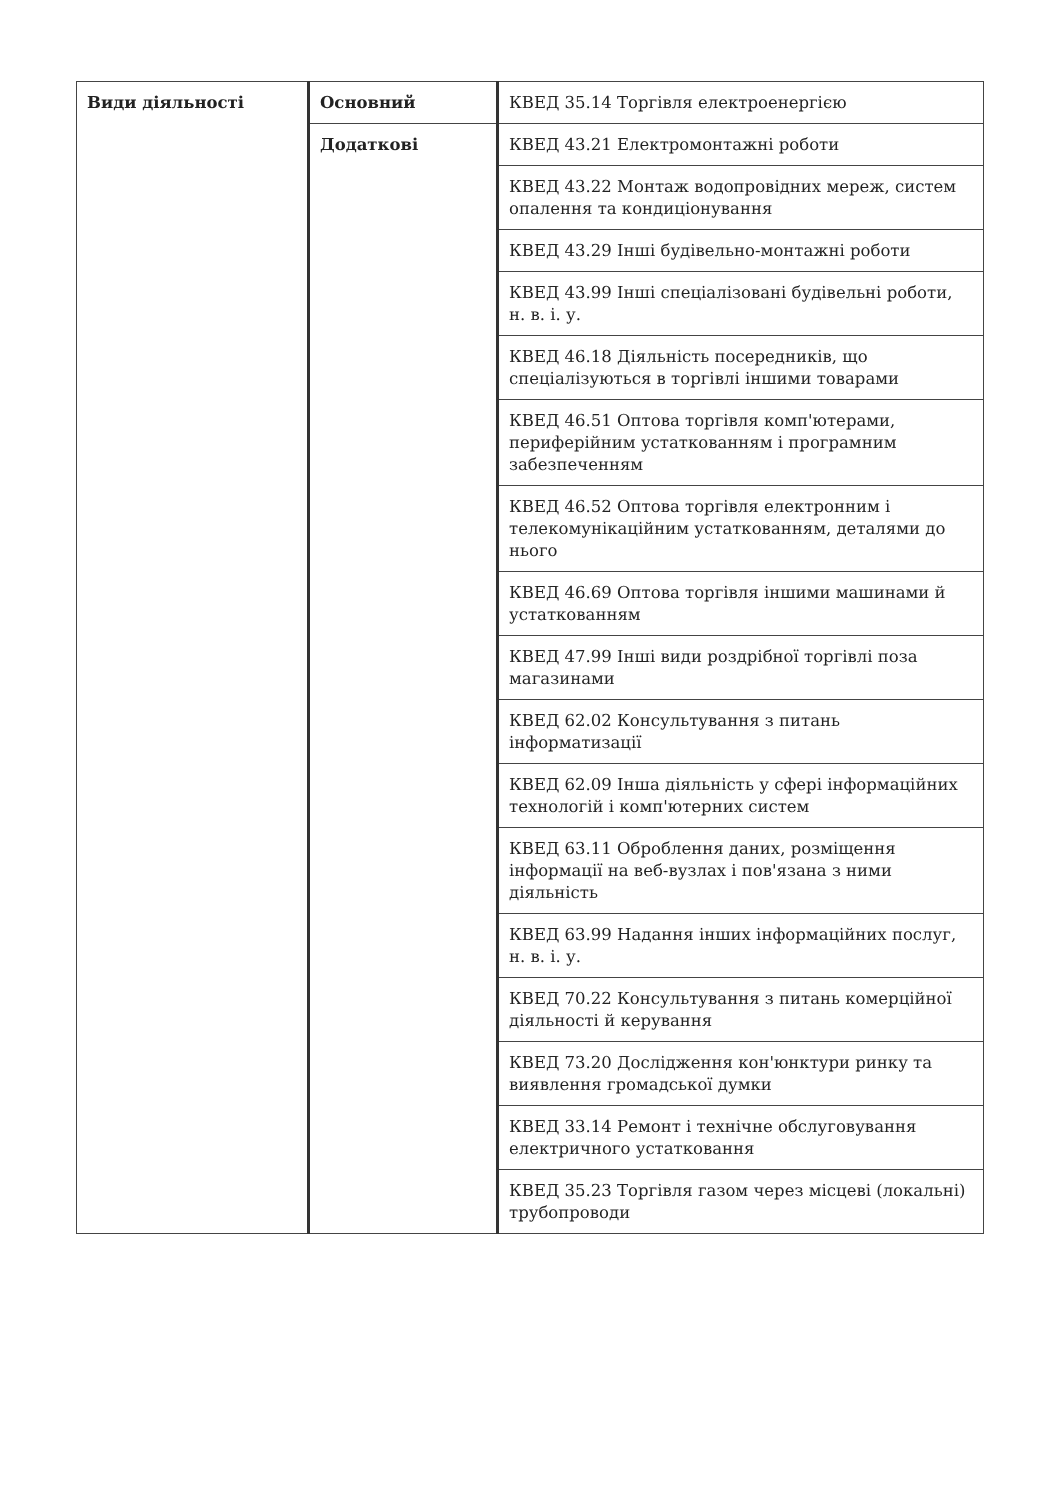| Види діяльності | Основний | КВЕД 35.14 Торгівля електроенергією |
| | Додаткові | КВЕД 43.21 Електромонтажні роботи |
| | | КВЕД 43.22 Монтаж водопровідних мереж, систем опалення та кондиціонування |
| | | КВЕД 43.29 Інші будівельно-монтажні роботи |
| | | КВЕД 43.99 Інші спеціалізовані будівельні роботи, н. в. і. у. |
| | | КВЕД 46.18 Діяльність посередників, що спеціалізуються в торгівлі іншими товарами |
| | | КВЕД 46.51 Оптова торгівля комп'ютерами, периферійним устаткованням і програмним забезпеченням |
| | | КВЕД 46.52 Оптова торгівля електронним і телекомунікаційним устаткованням, деталями до нього |
| | | КВЕД 46.69 Оптова торгівля іншими машинами й устаткованням |
| | | КВЕД 47.99 Інші види роздрібної торгівлі поза магазинами |
| | | КВЕД 62.02 Консультування з питань інформатизації |
| | | КВЕД 62.09 Інша діяльність у сфері інформаційних технологій і комп'ютерних систем |
| | | КВЕД 63.11 Оброблення даних, розміщення інформації на веб-вузлах і пов'язана з ними діяльність |
| | | КВЕД 63.99 Надання інших інформаційних послуг, н. в. і. у. |
| | | КВЕД 70.22 Консультування з питань комерційної діяльності й керування |
| | | КВЕД 73.20 Дослідження кон'юнктури ринку та виявлення громадської думки |
| | | КВЕД 33.14 Ремонт і технічне обслуговування електричного устатковання |
| | | КВЕД 35.23 Торгівля газом через місцеві (локальні) трубопроводи |